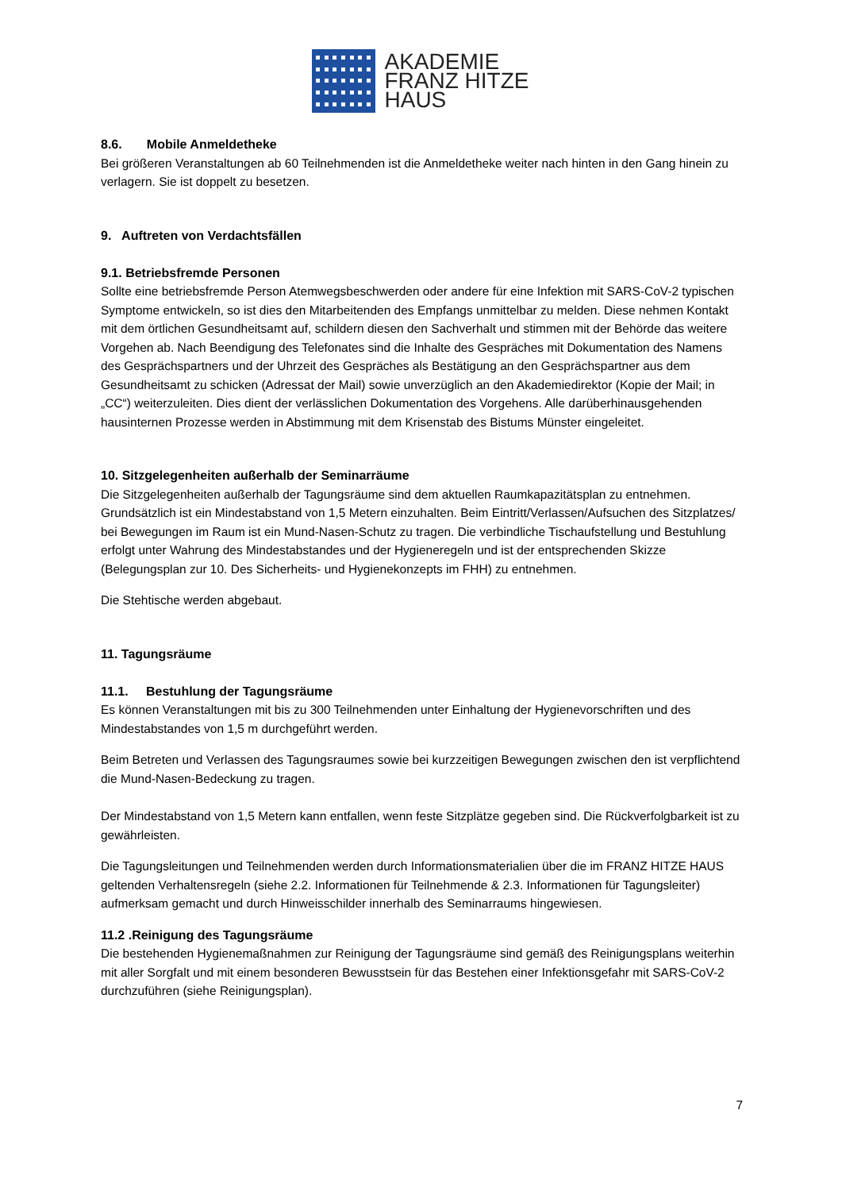AKADEMIE
FRANZ HITZE
HAUS
8.6. Mobile Anmeldetheke
Bei größeren Veranstaltungen ab 60 Teilnehmenden ist die Anmeldetheke weiter nach hinten in den Gang hinein zu verlagern. Sie ist doppelt zu besetzen.
9. Auftreten von Verdachtsfällen
9.1. Betriebsfremde Personen
Sollte eine betriebsfremde Person Atemwegsbeschwerden oder andere für eine Infektion mit SARS-CoV-2 typischen Symptome entwickeln, so ist dies den Mitarbeitenden des Empfangs unmittelbar zu melden. Diese nehmen Kontakt mit dem örtlichen Gesundheitsamt auf, schildern diesen den Sachverhalt und stimmen mit der Behörde das weitere Vorgehen ab. Nach Beendigung des Telefonates sind die Inhalte des Gespräches mit Dokumentation des Namens des Gesprächspartners und der Uhrzeit des Gespräches als Bestätigung an den Gesprächspartner aus dem Gesundheitsamt zu schicken (Adressat der Mail) sowie unverzüglich an den Akademiedirektor (Kopie der Mail; in „CC“) weiterzuleiten. Dies dient der verlässlichen Dokumentation des Vorgehens. Alle darüberhinausgehenden hausinternen Prozesse werden in Abstimmung mit dem Krisenstab des Bistums Münster eingeleitet.
10. Sitzgelegenheiten außerhalb der Seminarräume
Die Sitzgelegenheiten außerhalb der Tagungsräume sind dem aktuellen Raumkapazitätsplan zu entnehmen. Grundsätzlich ist ein Mindestabstand von 1,5 Metern einzuhalten. Beim Eintritt/Verlassen/Aufsuchen des Sitzplatzes/ bei Bewegungen im Raum ist ein Mund-Nasen-Schutz zu tragen. Die verbindliche Tischaufstellung und Bestuhlung erfolgt unter Wahrung des Mindestabstandes und der Hygieneregeln und ist der entsprechenden Skizze (Belegungsplan zur 10. Des Sicherheits- und Hygienekonzepts im FHH) zu entnehmen.
Die Stehtische werden abgebaut.
11. Tagungsräume
11.1. Bestuhlung der Tagungsräume
Es können Veranstaltungen mit bis zu 300 Teilnehmenden unter Einhaltung der Hygienevorschriften und des Mindestabstandes von 1,5 m durchgeführt werden.
Beim Betreten und Verlassen des Tagungsraumes sowie bei kurzzeitigen Bewegungen zwischen den ist verpflichtend die Mund-Nasen-Bedeckung zu tragen.
Der Mindestabstand von 1,5 Metern kann entfallen, wenn feste Sitzplätze gegeben sind. Die Rückverfolgbarkeit ist zu gewährleisten.
Die Tagungsleitungen und Teilnehmenden werden durch Informationsmaterialien über die im FRANZ HITZE HAUS geltenden Verhaltensregeln (siehe 2.2. Informationen für Teilnehmende & 2.3. Informationen für Tagungsleiter) aufmerksam gemacht und durch Hinweisschilder innerhalb des Seminarraums hingewiesen.
11.2 .Reinigung des Tagungsräume
Die bestehenden Hygienemaßnahmen zur Reinigung der Tagungsräume sind gemäß des Reinigungsplans weiterhin mit aller Sorgfalt und mit einem besonderen Bewusstsein für das Bestehen einer Infektionsgefahr mit SARS-CoV-2 durchzuführen (siehe Reinigungsplan).
7